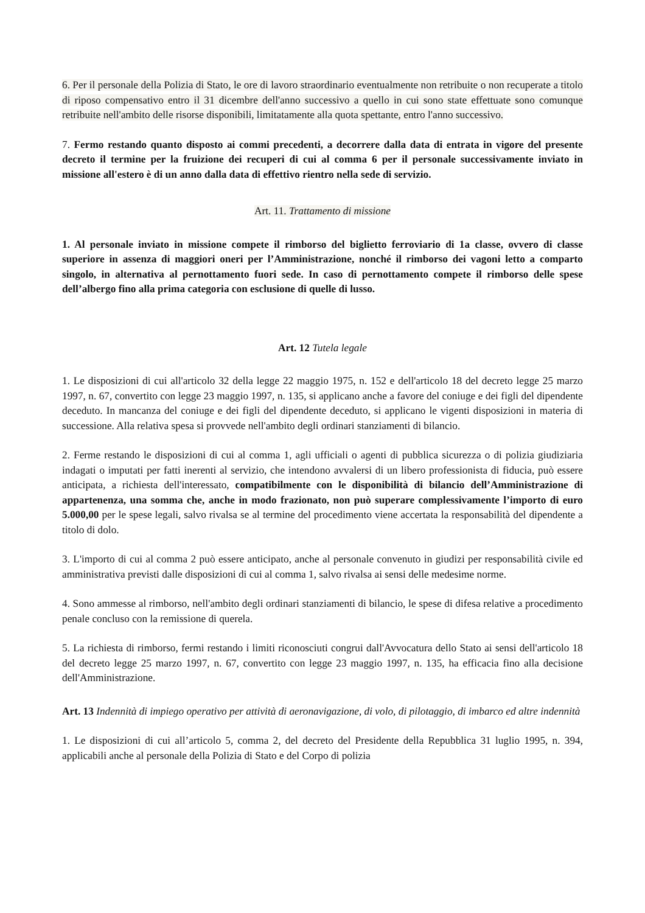6. Per il personale della Polizia di Stato, le ore di lavoro straordinario eventualmente non retribuite o non recuperate a titolo di riposo compensativo entro il 31 dicembre dell'anno successivo a quello in cui sono state effettuate sono comunque retribuite nell'ambito delle risorse disponibili, limitatamente alla quota spettante, entro l'anno successivo.
7. Fermo restando quanto disposto ai commi precedenti, a decorrere dalla data di entrata in vigore del presente decreto il termine per la fruizione dei recuperi di cui al comma 6 per il personale successivamente inviato in missione all'estero è di un anno dalla data di effettivo rientro nella sede di servizio.
Art. 11. Trattamento di missione
1. Al personale inviato in missione compete il rimborso del biglietto ferroviario di 1a classe, ovvero di classe superiore in assenza di maggiori oneri per l’Amministrazione, nonché il rimborso dei vagoni letto a comparto singolo, in alternativa al pernottamento fuori sede. In caso di pernottamento compete il rimborso delle spese dell’albergo fino alla prima categoria con esclusione di quelle di lusso.
Art. 12 Tutela legale
1. Le disposizioni di cui all'articolo 32 della legge 22 maggio 1975, n. 152 e dell'articolo 18 del decreto legge 25 marzo 1997, n. 67, convertito con legge 23 maggio 1997, n. 135, si applicano anche a favore del coniuge e dei figli del dipendente deceduto. In mancanza del coniuge e dei figli del dipendente deceduto, si applicano le vigenti disposizioni in materia di successione. Alla relativa spesa si provvede nell'ambito degli ordinari stanziamenti di bilancio.
2. Ferme restando le disposizioni di cui al comma 1, agli ufficiali o agenti di pubblica sicurezza o di polizia giudiziaria indagati o imputati per fatti inerenti al servizio, che intendono avvalersi di un libero professionista di fiducia, può essere anticipata, a richiesta dell'interessato, compatibilmente con le disponibilità di bilancio dell’Amministrazione di appartenenza, una somma che, anche in modo frazionato, non può superare complessivamente l’importo di euro 5.000,00 per le spese legali, salvo rivalsa se al termine del procedimento viene accertata la responsabilità del dipendente a titolo di dolo.
3. L'importo di cui al comma 2 può essere anticipato, anche al personale convenuto in giudizi per responsabilità civile ed amministrativa previsti dalle disposizioni di cui al comma 1, salvo rivalsa ai sensi delle medesime norme.
4. Sono ammesse al rimborso, nell'ambito degli ordinari stanziamenti di bilancio, le spese di difesa relative a procedimento penale concluso con la remissione di querela.
5. La richiesta di rimborso, fermi restando i limiti riconosciuti congrui dall'Avvocatura dello Stato ai sensi dell'articolo 18 del decreto legge 25 marzo 1997, n. 67, convertito con legge 23 maggio 1997, n. 135, ha efficacia fino alla decisione dell'Amministrazione.
Art. 13 Indennità di impiego operativo per attività di aeronavigazione, di volo, di pilotaggio, di imbarco ed altre indennità
1. Le disposizioni di cui all’articolo 5, comma 2, del decreto del Presidente della Repubblica 31 luglio 1995, n. 394, applicabili anche al personale della Polizia di Stato e del Corpo di polizia